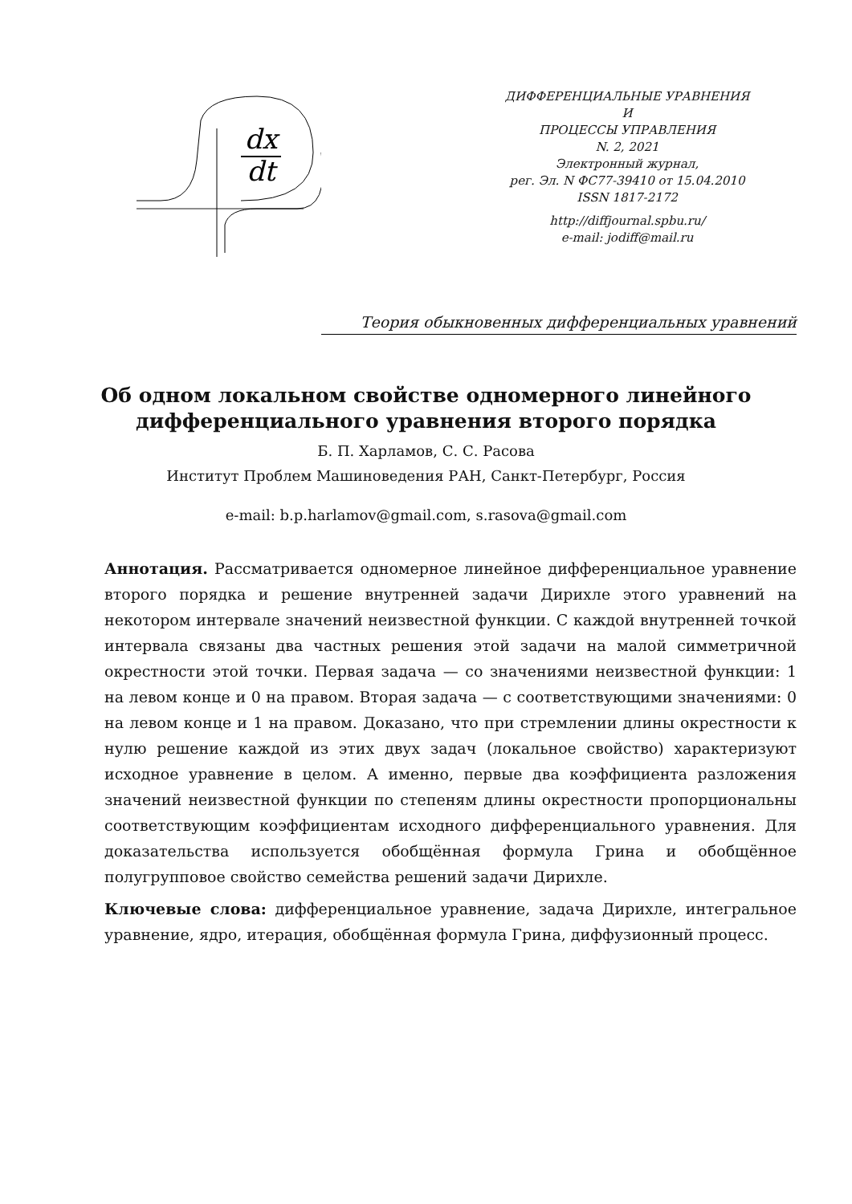dx
dt
ДИФФЕРЕНЦИАЛЬНЫЕ УРАВНЕНИЯ
И
ПРОЦЕССЫ УПРАВЛЕНИЯ
N. 2, 2021
Электронный журнал,
рег. Эл. N ФС77-39410 от 15.04.2010
ISSN 1817-2172
http://diffjournal.spbu.ru/
e-mail: jodiff@mail.ru
Теория обыкновенных дифференциальных уравнений
Об одном локальном свойстве одномерного линейного дифференциального уравнения второго порядка
Б. П. Харламов, С. С. Расова
Институт Проблем Машиноведения РАН, Санкт-Петербург, Россия
e-mail: b.p.harlamov@gmail.com, s.rasova@gmail.com
Аннотация. Рассматривается одномерное линейное дифференциальное уравнение второго порядка и решение внутренней задачи Дирихле этого уравнений на некотором интервале значений неизвестной функции. С каждой внутренней точкой интервала связаны два частных решения этой задачи на малой симметричной окрестности этой точки. Первая задача — со значениями неизвестной функции: 1 на левом конце и 0 на правом. Вторая задача — с соответствующими значениями: 0 на левом конце и 1 на правом. Доказано, что при стремлении длины окрестности к нулю решение каждой из этих двух задач (локальное свойство) характеризуют исходное уравнение в целом. А именно, первые два коэффициента разложения значений неизвестной функции по степеням длины окрестности пропорциональны соответствующим коэффициентам исходного дифференциального уравнения. Для доказательства используется обобщённая формула Грина и обобщённое полугрупповое свойство семейства решений задачи Дирихле.
Ключевые слова: дифференциальное уравнение, задача Дирихле, интегральное уравнение, ядро, итерация, обобщённая формула Грина, диффузионный процесс.